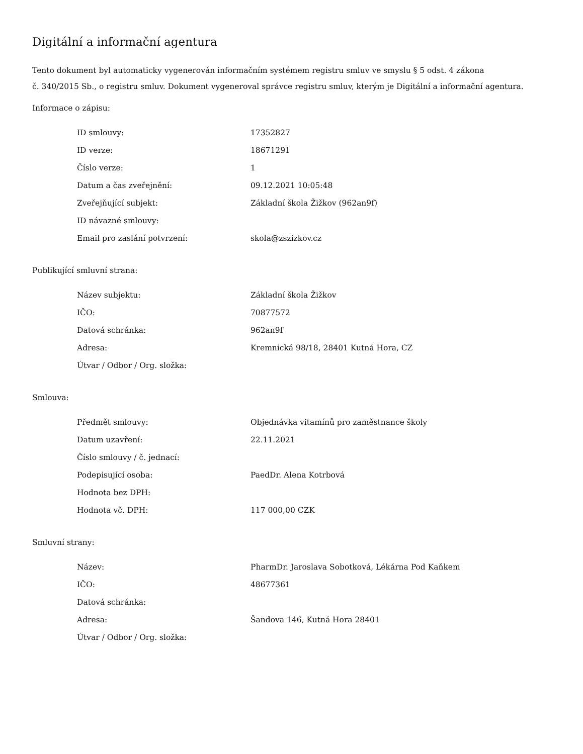Digitální a informační agentura
Tento dokument byl automaticky vygenerován informačním systémem registru smluv ve smyslu § 5 odst. 4 zákona
č. 340/2015 Sb., o registru smluv. Dokument vygeneroval správce registru smluv, kterým je Digitální a informační agentura.
Informace o zápisu:
| ID smlouvy: | 17352827 |
| ID verze: | 18671291 |
| Číslo verze: | 1 |
| Datum a čas zveřejnění: | 09.12.2021 10:05:48 |
| Zveřejňující subjekt: | Základní škola Žižkov (962an9f) |
| ID návazné smlouvy: | |
| Email pro zaslání potvrzení: | skola@zszizkov.cz |
Publikující smluvní strana:
| Název subjektu: | Základní škola Žižkov |
| IČO: | 70877572 |
| Datová schránka: | 962an9f |
| Adresa: | Kremnická 98/18, 28401 Kutná Hora, CZ |
| Útvar / Odbor / Org. složka: | |
Smlouva:
| Předmět smlouvy: | Objednávka vitamínů pro zaměstnance školy |
| Datum uzavření: | 22.11.2021 |
| Číslo smlouvy / č. jednací: | |
| Podepisující osoba: | PaedDr. Alena Kotrbová |
| Hodnota bez DPH: | |
| Hodnota vč. DPH: | 117 000,00 CZK |
Smluvní strany:
| Název: | PharmDr. Jaroslava Sobotková, Lékárna Pod Kaňkem |
| IČO: | 48677361 |
| Datová schránka: | |
| Adresa: | Šandova 146, Kutná Hora 28401 |
| Útvar / Odbor / Org. složka: | |